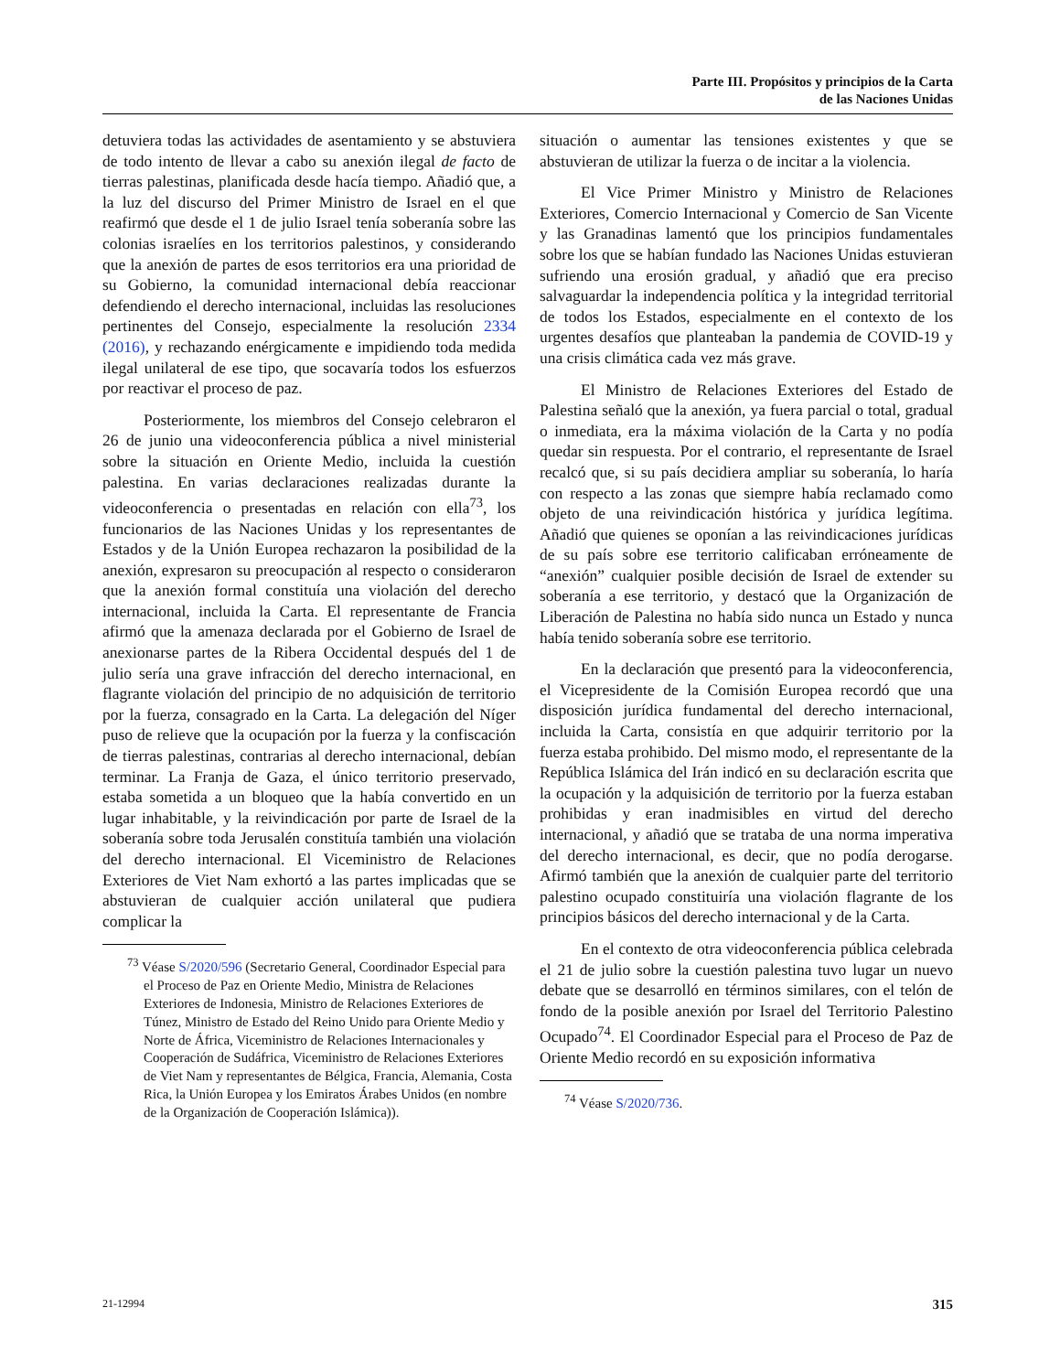Parte III. Propósitos y principios de la Carta
de las Naciones Unidas
detuviera todas las actividades de asentamiento y se abstuviera de todo intento de llevar a cabo su anexión ilegal de facto de tierras palestinas, planificada desde hacía tiempo. Añadió que, a la luz del discurso del Primer Ministro de Israel en el que reafirmó que desde el 1 de julio Israel tenía soberanía sobre las colonias israelíes en los territorios palestinos, y considerando que la anexión de partes de esos territorios era una prioridad de su Gobierno, la comunidad internacional debía reaccionar defendiendo el derecho internacional, incluidas las resoluciones pertinentes del Consejo, especialmente la resolución 2334 (2016), y rechazando enérgicamente e impidiendo toda medida ilegal unilateral de ese tipo, que socavaría todos los esfuerzos por reactivar el proceso de paz.
Posteriormente, los miembros del Consejo celebraron el 26 de junio una videoconferencia pública a nivel ministerial sobre la situación en Oriente Medio, incluida la cuestión palestina. En varias declaraciones realizadas durante la videoconferencia o presentadas en relación con ella<sup>73</sup>, los funcionarios de las Naciones Unidas y los representantes de Estados y de la Unión Europea rechazaron la posibilidad de la anexión, expresaron su preocupación al respecto o consideraron que la anexión formal constituía una violación del derecho internacional, incluida la Carta. El representante de Francia afirmó que la amenaza declarada por el Gobierno de Israel de anexionarse partes de la Ribera Occidental después del 1 de julio sería una grave infracción del derecho internacional, en flagrante violación del principio de no adquisición de territorio por la fuerza, consagrado en la Carta. La delegación del Níger puso de relieve que la ocupación por la fuerza y la confiscación de tierras palestinas, contrarias al derecho internacional, debían terminar. La Franja de Gaza, el único territorio preservado, estaba sometida a un bloqueo que la había convertido en un lugar inhabitable, y la reivindicación por parte de Israel de la soberanía sobre toda Jerusalén constituía también una violación del derecho internacional. El Viceministro de Relaciones Exteriores de Viet Nam exhortó a las partes implicadas que se abstuvieran de cualquier acción unilateral que pudiera complicar la
<sup>73</sup> Véase S/2020/596 (Secretario General, Coordinador Especial para el Proceso de Paz en Oriente Medio, Ministra de Relaciones Exteriores de Indonesia, Ministro de Relaciones Exteriores de Túnez, Ministro de Estado del Reino Unido para Oriente Medio y Norte de África, Viceministro de Relaciones Internacionales y Cooperación de Sudáfrica, Viceministro de Relaciones Exteriores de Viet Nam y representantes de Bélgica, Francia, Alemania, Costa Rica, la Unión Europea y los Emiratos Árabes Unidos (en nombre de la Organización de Cooperación Islámica)).
situación o aumentar las tensiones existentes y que se abstuvieran de utilizar la fuerza o de incitar a la violencia.
El Vice Primer Ministro y Ministro de Relaciones Exteriores, Comercio Internacional y Comercio de San Vicente y las Granadinas lamentó que los principios fundamentales sobre los que se habían fundado las Naciones Unidas estuvieran sufriendo una erosión gradual, y añadió que era preciso salvaguardar la independencia política y la integridad territorial de todos los Estados, especialmente en el contexto de los urgentes desafíos que planteaban la pandemia de COVID-19 y una crisis climática cada vez más grave.
El Ministro de Relaciones Exteriores del Estado de Palestina señaló que la anexión, ya fuera parcial o total, gradual o inmediata, era la máxima violación de la Carta y no podía quedar sin respuesta. Por el contrario, el representante de Israel recalcó que, si su país decidiera ampliar su soberanía, lo haría con respecto a las zonas que siempre había reclamado como objeto de una reivindicación histórica y jurídica legítima. Añadió que quienes se oponían a las reivindicaciones jurídicas de su país sobre ese territorio calificaban erróneamente de “anexión” cualquier posible decisión de Israel de extender su soberanía a ese territorio, y destacó que la Organización de Liberación de Palestina no había sido nunca un Estado y nunca había tenido soberanía sobre ese territorio.
En la declaración que presentó para la videoconferencia, el Vicepresidente de la Comisión Europea recordó que una disposición jurídica fundamental del derecho internacional, incluida la Carta, consistía en que adquirir territorio por la fuerza estaba prohibido. Del mismo modo, el representante de la República Islámica del Irán indicó en su declaración escrita que la ocupación y la adquisición de territorio por la fuerza estaban prohibidas y eran inadmisibles en virtud del derecho internacional, y añadió que se trataba de una norma imperativa del derecho internacional, es decir, que no podía derogarse. Afirmó también que la anexión de cualquier parte del territorio palestino ocupado constituiría una violación flagrante de los principios básicos del derecho internacional y de la Carta.
En el contexto de otra videoconferencia pública celebrada el 21 de julio sobre la cuestión palestina tuvo lugar un nuevo debate que se desarrolló en términos similares, con el telón de fondo de la posible anexión por Israel del Territorio Palestino Ocupado<sup>74</sup>. El Coordinador Especial para el Proceso de Paz de Oriente Medio recordó en su exposición informativa
<sup>74</sup> Véase S/2020/736.
21-12994 315